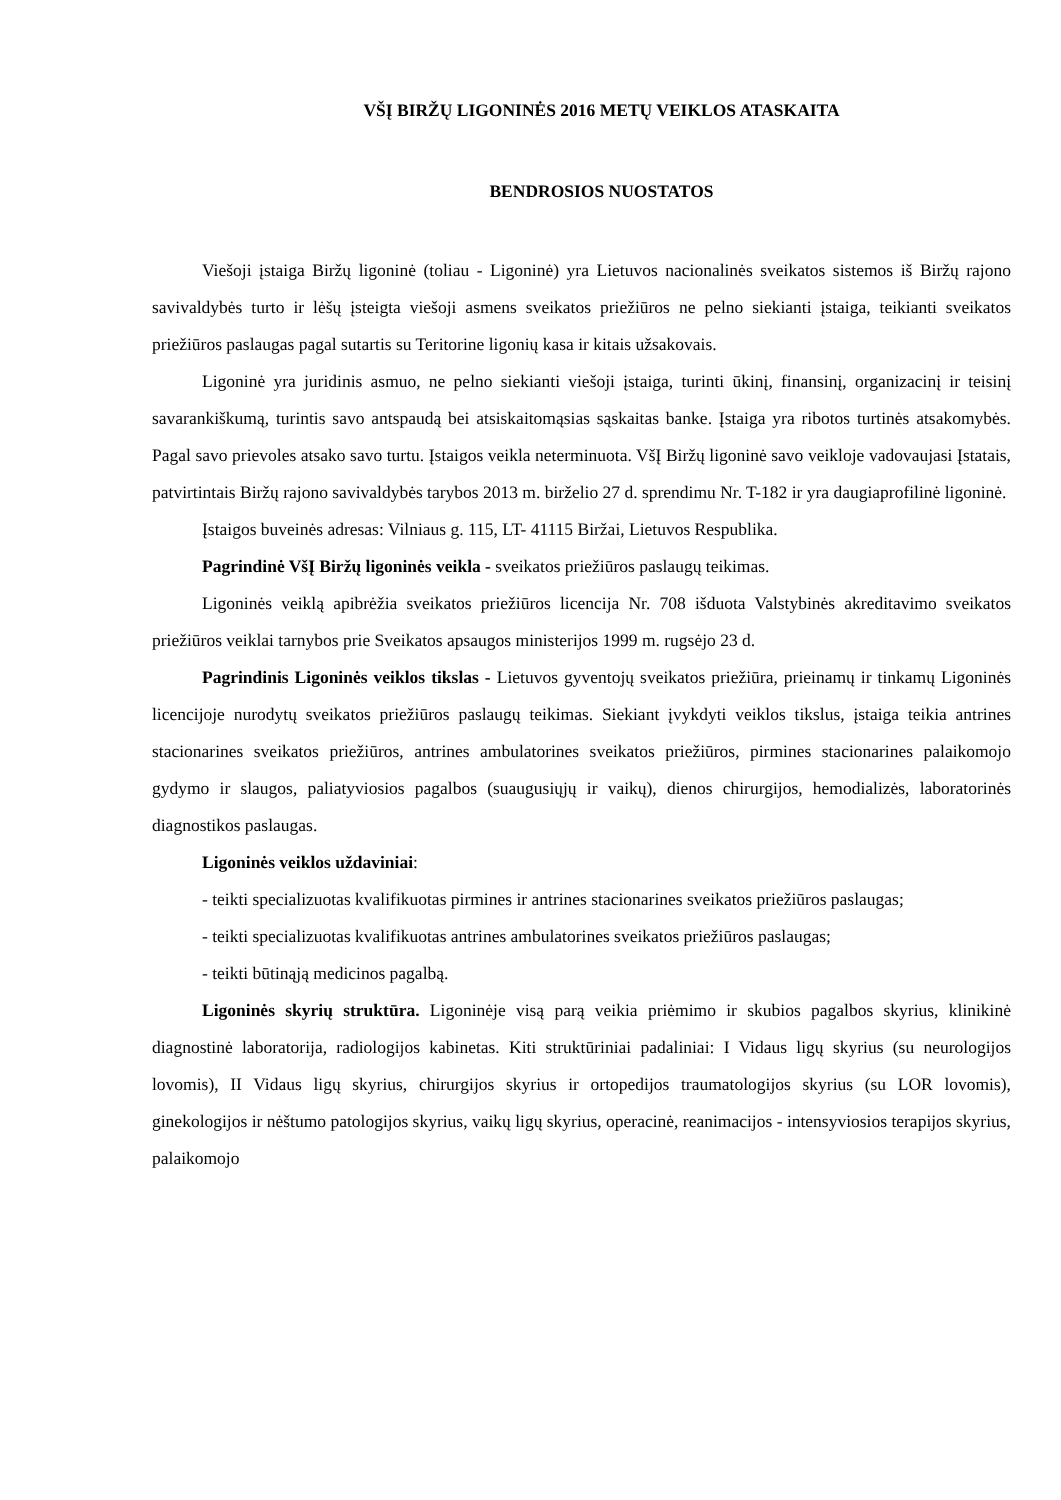VŠĮ BIRŽŲ LIGONINĖS 2016 METŲ VEIKLOS ATASKAITA
BENDROSIOS NUOSTATOS
Viešoji įstaiga Biržų ligoninė (toliau - Ligoninė) yra Lietuvos nacionalinės sveikatos sistemos iš Biržų rajono savivaldybės turto ir lėšų įsteigta viešoji asmens sveikatos priežiūros ne pelno siekianti įstaiga, teikianti sveikatos priežiūros paslaugas pagal sutartis su Teritorine ligonių kasa ir kitais užsakovais.
Ligoninė yra juridinis asmuo, ne pelno siekianti viešoji įstaiga, turinti ūkinį, finansinį, organizacinį ir teisinį savarankiškumą, turintis savo antspaudą bei atsiskaitomąsias sąskaitas banke. Įstaiga yra ribotos turtinės atsakomybės. Pagal savo prievoles atsako savo turtu. Įstaigos veikla neterminuota. VšĮ Biržų ligoninė savo veikloje vadovaujasi Įstatais, patvirtintais Biržų rajono savivaldybės tarybos 2013 m. birželio 27 d. sprendimu Nr. T-182 ir yra daugiaprofilinė ligoninė.
Įstaigos buveinės adresas: Vilniaus g. 115, LT- 41115 Biržai, Lietuvos Respublika.
Pagrindinė VšĮ Biržų ligoninės veikla - sveikatos priežiūros paslaugų teikimas.
Ligoninės veiklą apibrėžia sveikatos priežiūros licencija Nr. 708 išduota Valstybinės akreditavimo sveikatos priežiūros veiklai tarnybos prie Sveikatos apsaugos ministerijos 1999 m. rugsėjo 23 d.
Pagrindinis Ligoninės veiklos tikslas - Lietuvos gyventojų sveikatos priežiūra, prieinamų ir tinkamų Ligoninės licencijoje nurodytų sveikatos priežiūros paslaugų teikimas. Siekiant įvykdyti veiklos tikslus, įstaiga teikia antrines stacionarines sveikatos priežiūros, antrines ambulatorines sveikatos priežiūros, pirmines stacionarines palaikomojo gydymo ir slaugos, paliatyviosios pagalbos (suaugusiųjų ir vaikų), dienos chirurgijos, hemodializės, laboratorinės diagnostikos paslaugas.
Ligoninės veiklos uždaviniai:
- teikti specializuotas kvalifikuotas pirmines ir antrines stacionarines sveikatos priežiūros paslaugas;
- teikti specializuotas kvalifikuotas antrines ambulatorines sveikatos priežiūros paslaugas;
- teikti būtinąją medicinos pagalbą.
Ligoninės skyrių struktūra. Ligoninėje visą parą veikia priėmimo ir skubios pagalbos skyrius, klinikinė diagnostinė laboratorija, radiologijos kabinetas. Kiti struktūriniai padaliniai: I Vidaus ligų skyrius (su neurologijos lovomis), II Vidaus ligų skyrius, chirurgijos skyrius ir ortopedijos traumatologijos skyrius (su LOR lovomis), ginekologijos ir nėštumo patologijos skyrius, vaikų ligų skyrius, operacinė, reanimacijos - intensyviosios terapijos skyrius, palaikomojo